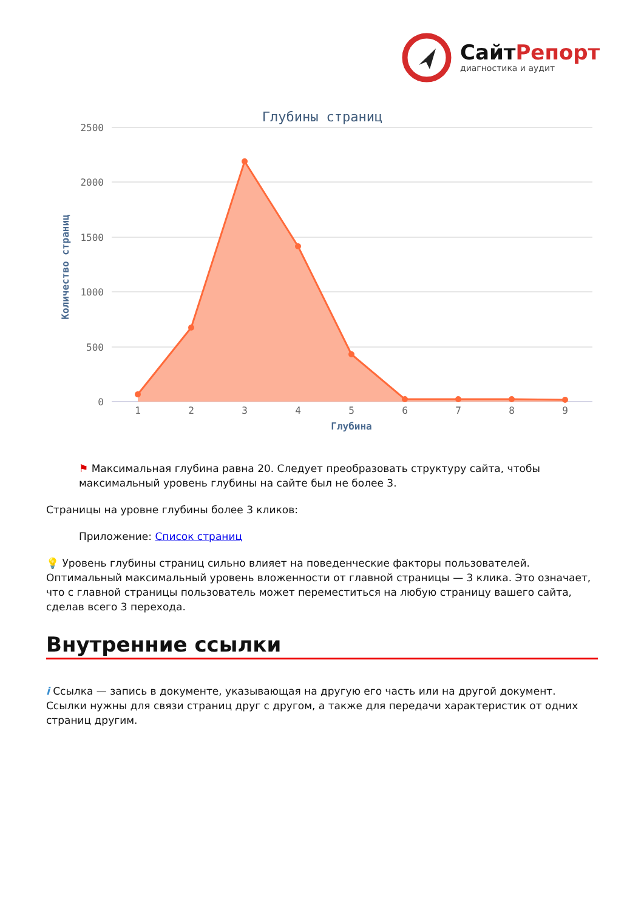СайтРепорт
диагностика и аудит
Глубины страниц
2500
2000
1500
1000
500
0
Количество страниц
1
2
3
4
5
6
7
8
9
Глубина
⚑ Максимальная глубина равна 20. Следует преобразовать структуру сайта, чтобы максимальный уровень глубины на сайте был не более 3.
Страницы на уровне глубины более 3 кликов:
Приложение: Список страниц
💡 Уровень глубины страниц сильно влияет на поведенческие факторы пользователей. Оптимальный максимальный уровень вложенности от главной страницы — 3 клика. Это означает, что с главной страницы пользователь может переместиться на любую страницу вашего сайта, сделав всего 3 перехода.
Внутренние ссылки
i Ссылка — запись в документе, указывающая на другую его часть или на другой документ. Ссылки нужны для связи страниц друг с другом, а также для передачи характеристик от одних страниц другим.